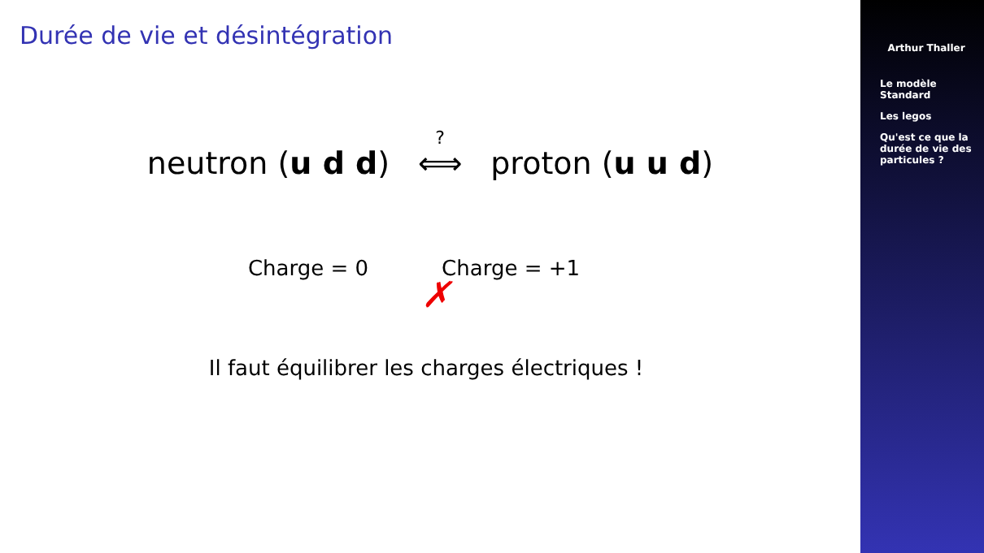Durée de vie et désintégration
neutron (u d d) ⟺<sup>?</sup> proton (u u d)
Charge = 0 Charge = +1
✗
Il faut équilibrer les charges électriques !
Arthur Thaller
Le modèle
Standard
Les legos
Qu'est ce que la
durée de vie des
particules ?